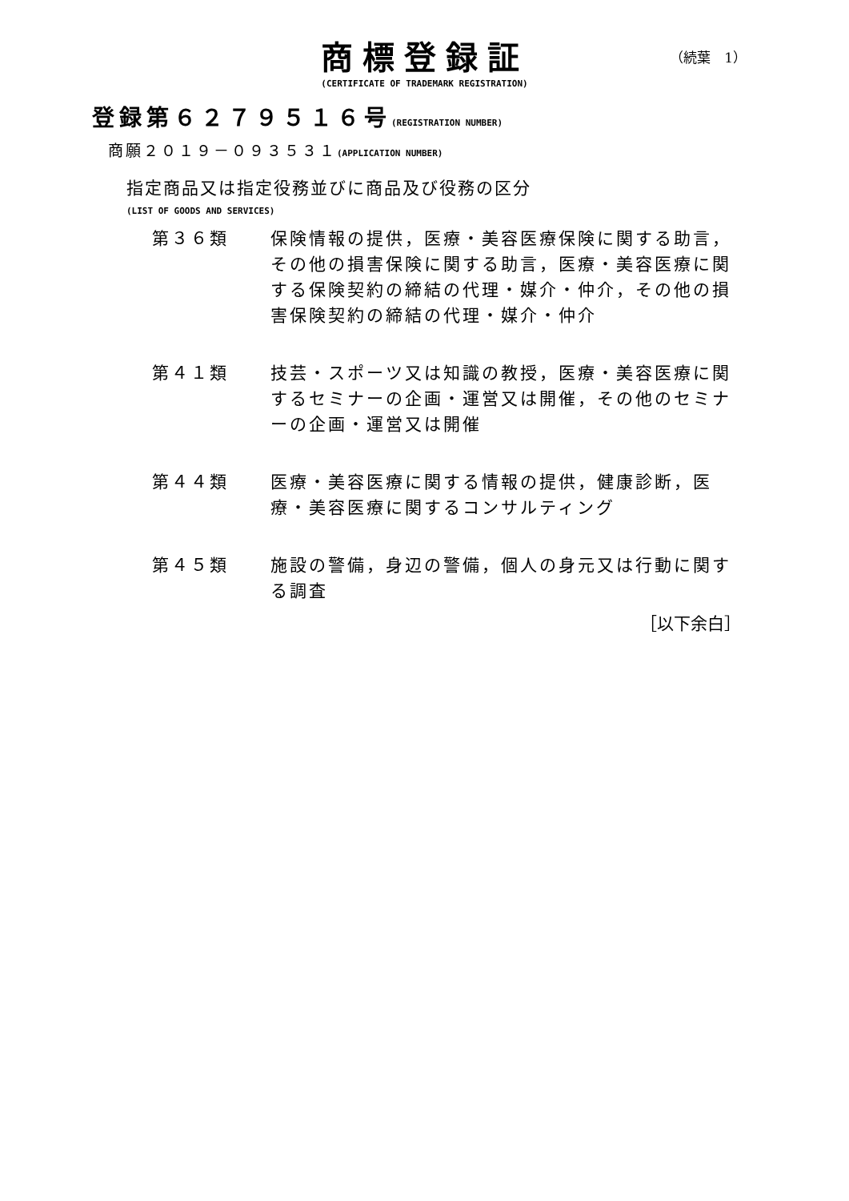商標登録証
（続葉　1）
(CERTIFICATE OF TRADEMARK REGISTRATION)
登録第６２７９５１６号(REGISTRATION NUMBER)
商願２０１９－０９３５３１(APPLICATION NUMBER)
指定商品又は指定役務並びに商品及び役務の区分
(LIST OF GOODS AND SERVICES)
第３６類 保険情報の提供，医療・美容医療保険に関する助言，その他の損害保険に関する助言，医療・美容医療に関する保険契約の締結の代理・媒介・仲介，その他の損害保険契約の締結の代理・媒介・仲介
第４１類 技芸・スポーツ又は知識の教授，医療・美容医療に関するセミナーの企画・運営又は開催，その他のセミナーの企画・運営又は開催
第４４類 医療・美容医療に関する情報の提供，健康診断，医療・美容医療に関するコンサルティング
第４５類 施設の警備，身辺の警備，個人の身元又は行動に関する調査
［以下余白］